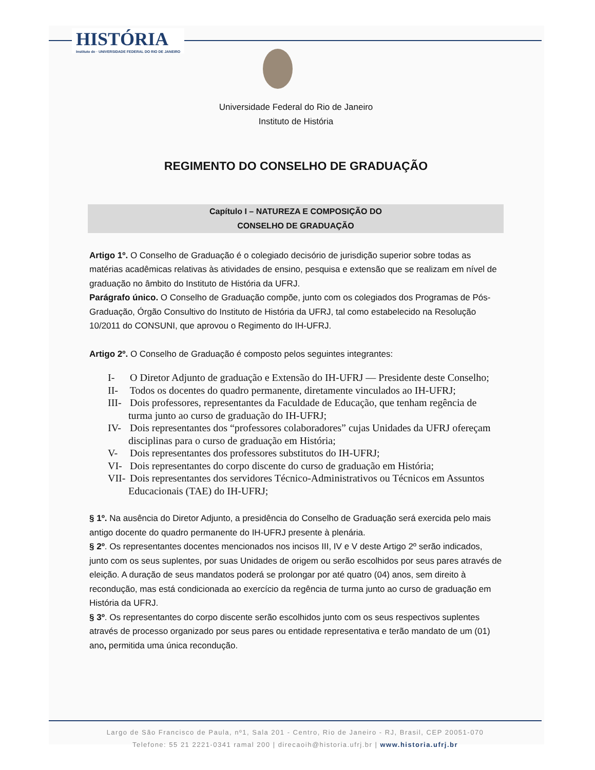HISTÓRIA
Instituto de · UNIVERSIDADE FEDERAL DO RIO DE JANEIRO
Universidade Federal do Rio de Janeiro
Instituto de História
REGIMENTO DO CONSELHO DE GRADUAÇÃO
Capítulo I – NATUREZA E COMPOSIÇÃO DO
CONSELHO DE GRADUAÇÃO
Artigo 1º. O Conselho de Graduação é o colegiado decisório de jurisdição superior sobre todas as matérias acadêmicas relativas às atividades de ensino, pesquisa e extensão que se realizam em nível de graduação no âmbito do Instituto de História da UFRJ.
Parágrafo único. O Conselho de Graduação compõe, junto com os colegiados dos Programas de Pós-Graduação, Órgão Consultivo do Instituto de História da UFRJ, tal como estabelecido na Resolução 10/2011 do CONSUNI, que aprovou o Regimento do IH-UFRJ.
Artigo 2º. O Conselho de Graduação é composto pelos seguintes integrantes:
I- O Diretor Adjunto de graduação e Extensão do IH-UFRJ — Presidente deste Conselho;
II- Todos os docentes do quadro permanente, diretamente vinculados ao IH-UFRJ;
III- Dois professores, representantes da Faculdade de Educação, que tenham regência de turma junto ao curso de graduação do IH-UFRJ;
IV- Dois representantes dos “professores colaboradores” cujas Unidades da UFRJ ofereçam disciplinas para o curso de graduação em História;
V- Dois representantes dos professores substitutos do IH-UFRJ;
VI- Dois representantes do corpo discente do curso de graduação em História;
VII- Dois representantes dos servidores Técnico-Administrativos ou Técnicos em Assuntos Educacionais (TAE) do IH-UFRJ;
§ 1º. Na ausência do Diretor Adjunto, a presidência do Conselho de Graduação será exercida pelo mais antigo docente do quadro permanente do IH-UFRJ presente à plenária.
§ 2º. Os representantes docentes mencionados nos incisos III, IV e V deste Artigo 2º serão indicados, junto com os seus suplentes, por suas Unidades de origem ou serão escolhidos por seus pares através de eleição. A duração de seus mandatos poderá se prolongar por até quatro (04) anos, sem direito à recondução, mas está condicionada ao exercício da regência de turma junto ao curso de graduação em História da UFRJ.
§ 3º. Os representantes do corpo discente serão escolhidos junto com os seus respectivos suplentes através de processo organizado por seus pares ou entidade representativa e terão mandato de um (01) ano, permitida uma única recondução.
Largo de São Francisco de Paula, nº1, Sala 201 - Centro, Rio de Janeiro - RJ, Brasil, CEP 20051-070
Telefone: 55 21 2221-0341 ramal 200 | direcaoih@historia.ufrj.br | www.historia.ufrj.br